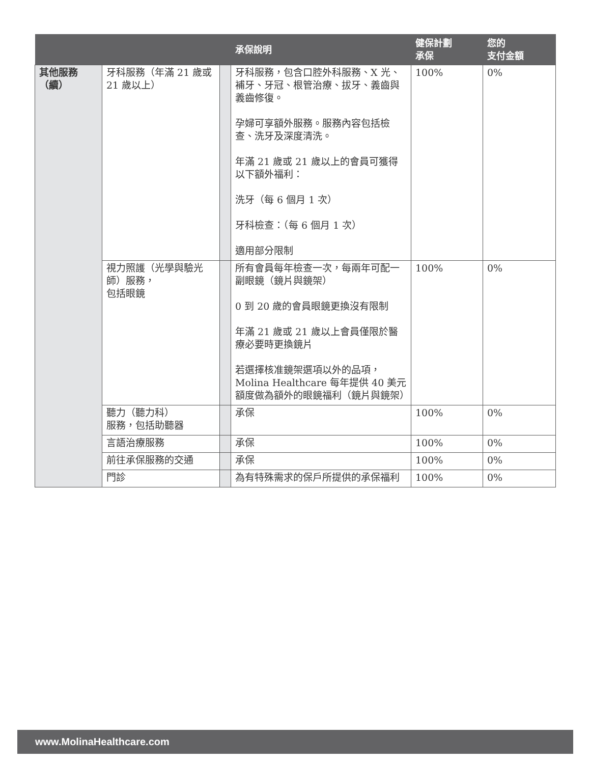| | | | 承保說明 | 健保計劃 承保 | 您的 支付金額 |
| --- | --- | --- | --- | --- | --- |
| 其他服務 （續） | 牙科服務（年滿 21 歲或 21 歲以上） | | 牙科服務，包含口腔外科服務、X 光、補牙、牙冠、根管治療、拔牙、義齒與義齒修復。 孕婦可享額外服務。服務內容包括檢查、洗牙及深度清洗。 年滿 21 歲或 21 歲以上的會員可獲得以下額外福利： 洗牙（每 6 個月 1 次） 牙科檢查：（每 6 個月 1 次） 適用部分限制 | 100% | 0% |
| | 視力照護（光學與驗光師）服務， 包括眼鏡 | | 所有會員每年檢查一次，每兩年可配一副眼鏡（鏡片與鏡架） 0 到 20 歲的會員眼鏡更換沒有限制 年滿 21 歲或 21 歲以上會員僅限於醫療必要時更換鏡片 若選擇核准鏡架選項以外的品項，Molina Healthcare 每年提供 40 美元額度做為額外的眼鏡福利（鏡片與鏡架） | 100% | 0% |
| | 聽力（聽力科） 服務，包括助聽器 | | 承保 | 100% | 0% |
| | 言語治療服務 | | 承保 | 100% | 0% |
| | 前往承保服務的交通 | | 承保 | 100% | 0% |
| | 門診 | | 為有特殊需求的保戶所提供的承保福利 | 100% | 0% |
www.MolinaHealthcare.com